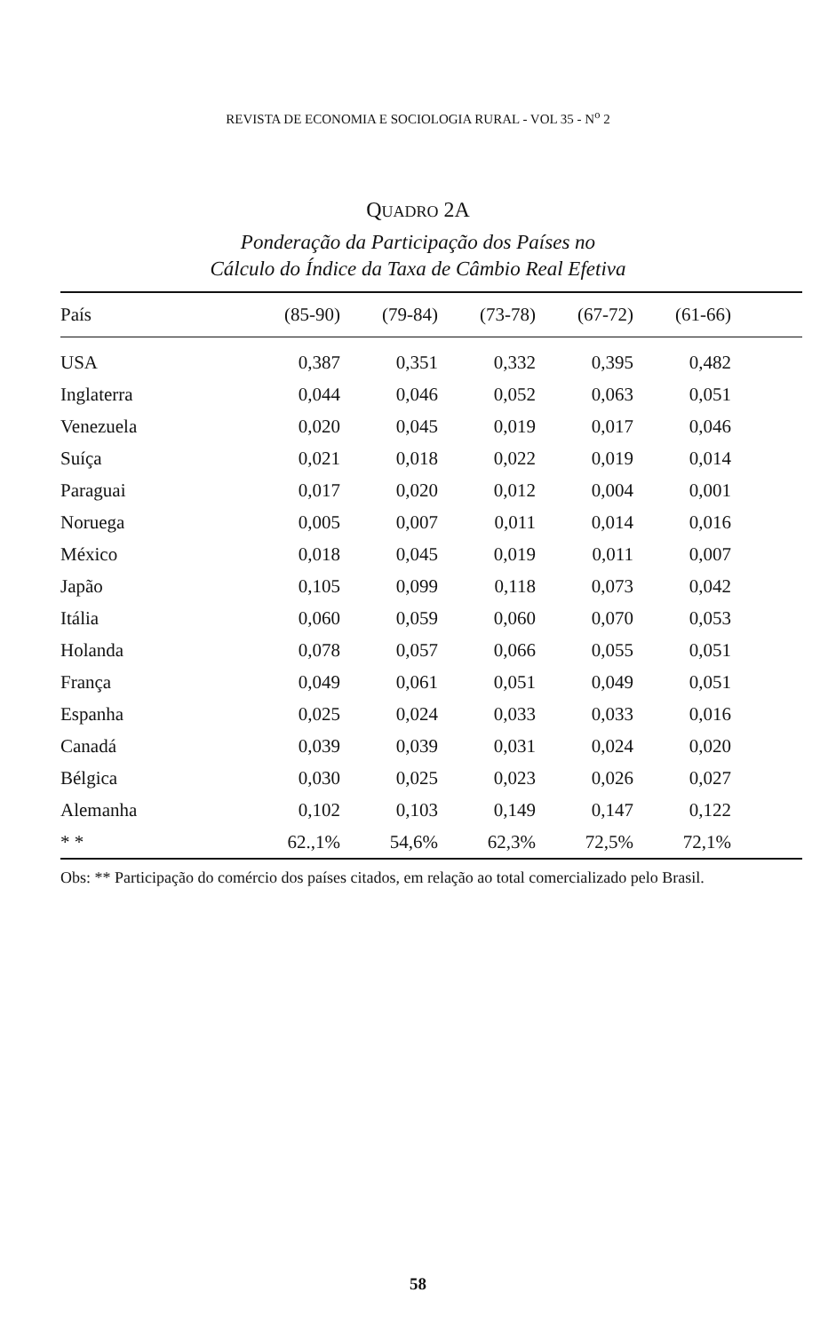REVISTA DE ECONOMIA E SOCIOLOGIA RURAL - VOL 35 - N<sup>o</sup> 2
QUADRO 2A
Ponderação da Participação dos Países no
Cálculo do Índice da Taxa de Câmbio Real Efetiva
| País | (85-90) | (79-84) | (73-78) | (67-72) | (61-66) | |
| --- | --- | --- | --- | --- | --- | --- |
| USA | 0,387 | 0,351 | 0,332 | 0,395 | 0,482 | |
| Inglaterra | 0,044 | 0,046 | 0,052 | 0,063 | 0,051 | |
| Venezuela | 0,020 | 0,045 | 0,019 | 0,017 | 0,046 | |
| Suíça | 0,021 | 0,018 | 0,022 | 0,019 | 0,014 | |
| Paraguai | 0,017 | 0,020 | 0,012 | 0,004 | 0,001 | |
| Noruega | 0,005 | 0,007 | 0,011 | 0,014 | 0,016 | |
| México | 0,018 | 0,045 | 0,019 | 0,011 | 0,007 | |
| Japão | 0,105 | 0,099 | 0,118 | 0,073 | 0,042 | |
| Itália | 0,060 | 0,059 | 0,060 | 0,070 | 0,053 | |
| Holanda | 0,078 | 0,057 | 0,066 | 0,055 | 0,051 | |
| França | 0,049 | 0,061 | 0,051 | 0,049 | 0,051 | |
| Espanha | 0,025 | 0,024 | 0,033 | 0,033 | 0,016 | |
| Canadá | 0,039 | 0,039 | 0,031 | 0,024 | 0,020 | |
| Bélgica | 0,030 | 0,025 | 0,023 | 0,026 | 0,027 | |
| Alemanha | 0,102 | 0,103 | 0,149 | 0,147 | 0,122 | |
| * * | 62.,1% | 54,6% | 62,3% | 72,5% | 72,1% | |
Obs: ** Participação do comércio dos países citados, em relação ao total comercializado pelo Brasil.
58